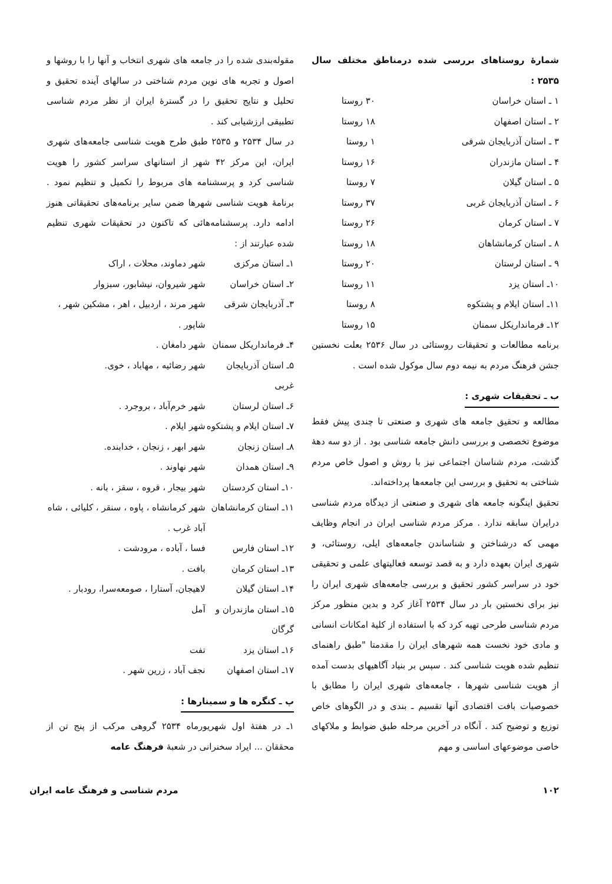شمارهٔ روستاهای بررسی شده درمناطق مختلف سال ۲۵۳۵ :
| ۱ ـ استان خراسان | ۳۰ روستا |
| ۲ ـ استان اصفهان | ۱۸ روستا |
| ۳ ـ استان آذربایجان شرقی | ۱ روستا |
| ۴ ـ استان مازندران | ۱۶ روستا |
| ۵ ـ استان گیلان | ۷ روستا |
| ۶ ـ استان آذربایجان غربی | ۳۷ روستا |
| ۷ ـ استان کرمان | ۲۶ روستا |
| ۸ ـ استان کرمانشاهان | ۱۸ روستا |
| ۹ ـ استان لرستان | ۲۰ روستا |
| ۱۰ـ استان یزد | ۱۱ روستا |
| ۱۱ـ استان ایلام و پشتکوه | ۸ روستا |
| ۱۲ـ فرمانداریکل سمنان | ۱۵ روستا |
برنامه مطالعات و تحقیقات روستائی در سال ۲۵۳۶ بعلت نخستین جشن فرهنگ مردم به نیمه دوم سال موکول شده است .
ب ـ تحقیقات شهری :
مطالعه و تحقیق جامعه های شهری و صنعتی تا چندی پیش فقط موضوع تخصصی و بررسی دانش جامعه شناسی بود . از دو سه دههٔ گذشت، مردم شناسان اجتماعی نیز با روش و اصول خاص مردم شناختی به تحقیق و بررسی این جامعه‌ها پرداخته‌اند.
تحقیق اینگونه جامعه های شهری و صنعتی از دیدگاه مردم شناسی درایران سابقه ندارد . مرکز مردم شناسی ایران در انجام وظایف مهمی که درشناختن و شناساندن جامعه‌های ایلی، روستائی، و شهری ایران بعهده دارد و به قصد توسعه فعالیتهای علمی و تحقیقی خود در سراسر کشور تحقیق و بررسی جامعه‌های شهری ایران را نیز برای نخستین بار در سال ۲۵۳۴ آغاز کرد و بدین منظور مرکز مردم شناسی طرحی تهیه کرد که با استفاده از کلیهٔ امکانات انسانی و مادی خود نخست همه شهرهای ایران را مقدمتا "طبق راهنمای تنظیم شده هویت شناسی کند . سپس بر بنیاد آگاهیهای بدست آمده از هویت شناسی شهرها ، جامعه‌های شهری ایران را مطابق با خصوصیات بافت اقتصادی آنها تقسیم ـ بندی و در الگوهای خاص توزیع و توضیح کند . آنگاه در آخرین مرحله طبق ضوابط و ملاکهای خاصی موضوعهای اساسی و مهم
مقوله‌بندی شده را در جامعه های شهری انتخاب و آنها را با روشها و اصول و تجربه های نوین مردم شناختی در سالهای آینده تحقیق و تحلیل و نتایج تحقیق را در گسترهٔ ایران از نظر مردم شناسی تطبیقی ارزشیابی کند .
در سال ۲۵۳۴ و ۲۵۳۵ طبق طرح هویت شناسی جامعه‌های شهری ایران، این مرکز ۴۲ شهر از استانهای سراسر کشور را هویت شناسی کرد و پرسشنامه های مربوط را تکمیل و تنظیم نمود . برنامهٔ هویت شناسی شهرها ضمن سایر برنامه‌های تحقیقاتی هنوز ادامه دارد. پرسشنامه‌هائی که تاکنون در تحقیقات شهری تنظیم شده عبارتند از :
| ۱ـ استان مرکزی | شهر دماوند، محلات ، اراک |
| ۲ـ استان خراسان | شهر شیروان، نیشابور، سبزوار |
| ۳ـ آذربایجان شرقی | شهر مرند ، اردبیل ، اهر ، مشکین شهر ، شاپور . |
| ۴ـ فرمانداریکل سمنان | شهر دامغان . |
| ۵ـ استان آذربایجان غربی | شهر رضائیه ، مهاباد ، خوی. |
| ۶ـ استان لرستان | شهر خرم‌آباد ، بروجرد . |
| ۷ـ استان ایلام و پشتکوه | شهر ایلام . |
| ۸ـ استان زنجان | شهر ابهر ، زنجان ، خدابنده. |
| ۹ـ استان همدان | شهر نهاوند . |
| ۱۰ـ استان کردستان | شهر بیجار ، قروه ، سقز ، بانه . |
| ۱۱ـ استان کرمانشاهان | شهر کرمانشاه ، پاوه ، سنقر ، کلیائی ، شاه آباد غرب . |
| ۱۲ـ استان فارس | فسا ، آباده ، مرودشت . |
| ۱۳ـ استان کرمان | بافت . |
| ۱۴ـ استان گیلان | لاهیجان، آستارا ، صومعه‌سرا، رودبار . |
| ۱۵ـ استان مازندران و گرگان | آمل |
| ۱۶ـ استان یزد | تفت |
| ۱۷ـ استان اصفهان | نجف آباد ، زرین شهر . |
پ ـ کنگره ها و سمینارها :
۱ـ در هفتهٔ اول شهریورماه ۲۵۳۴ گروهی مرکب از پنج تن از محققان ... ایراد سخنرانی در شعبهٔ فرهنگ عامه
۱۰۲ مردم شناسی و فرهنگ عامه ایران